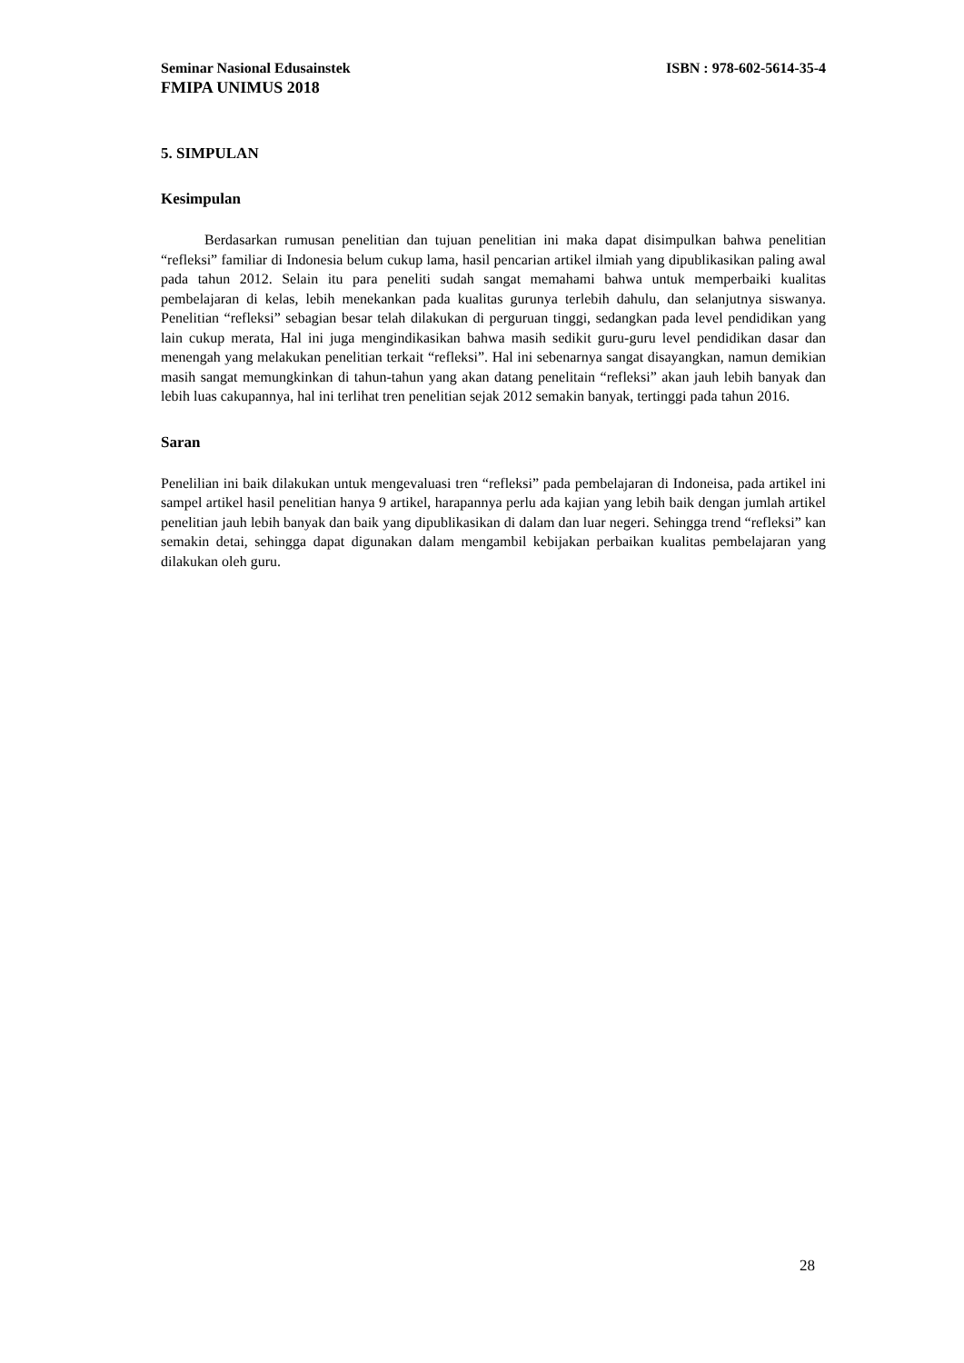Seminar Nasional Edusainstek ISBN : 978-602-5614-35-4
FMIPA UNIMUS 2018
5. SIMPULAN
Kesimpulan
Berdasarkan rumusan penelitian dan tujuan penelitian ini maka dapat disimpulkan bahwa penelitian “refleksi” familiar di Indonesia belum cukup lama, hasil pencarian artikel ilmiah yang dipublikasikan paling awal pada tahun 2012. Selain itu para peneliti sudah sangat memahami bahwa untuk memperbaiki kualitas pembelajaran di kelas, lebih menekankan pada kualitas gurunya terlebih dahulu, dan selanjutnya siswanya. Penelitian “refleksi” sebagian besar telah dilakukan di perguruan tinggi, sedangkan pada level pendidikan yang lain cukup merata, Hal ini juga mengindikasikan bahwa masih sedikit guru-guru level pendidikan dasar dan menengah yang melakukan penelitian terkait “refleksi”. Hal ini sebenarnya sangat disayangkan, namun demikian masih sangat memungkinkan di tahun-tahun yang akan datang penelitain “refleksi” akan jauh lebih banyak dan lebih luas cakupannya, hal ini terlihat tren penelitian sejak 2012 semakin banyak, tertinggi pada tahun 2016.
Saran
Penelilian ini baik dilakukan untuk mengevaluasi tren “refleksi” pada pembelajaran di Indoneisa, pada artikel ini sampel artikel hasil penelitian hanya 9 artikel, harapannya perlu ada kajian yang lebih baik dengan jumlah artikel penelitian jauh lebih banyak dan baik yang dipublikasikan di dalam dan luar negeri. Sehingga trend “refleksi” kan semakin detai, sehingga dapat digunakan dalam mengambil kebijakan perbaikan kualitas pembelajaran yang dilakukan oleh guru.
28